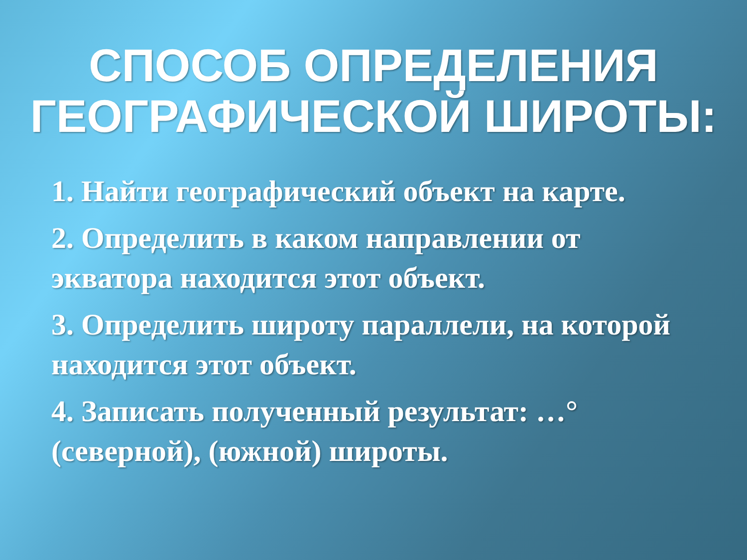СПОСОБ ОПРЕДЕЛЕНИЯ
ГЕОГРАФИЧЕСКОЙ ШИРОТЫ:
1. Найти географический объект на карте.
2. Определить в каком направлении от экватора находится этот объект.
3. Определить широту параллели, на которой находится этот объект.
4. Записать полученный результат: …° (северной), (южной) широты.